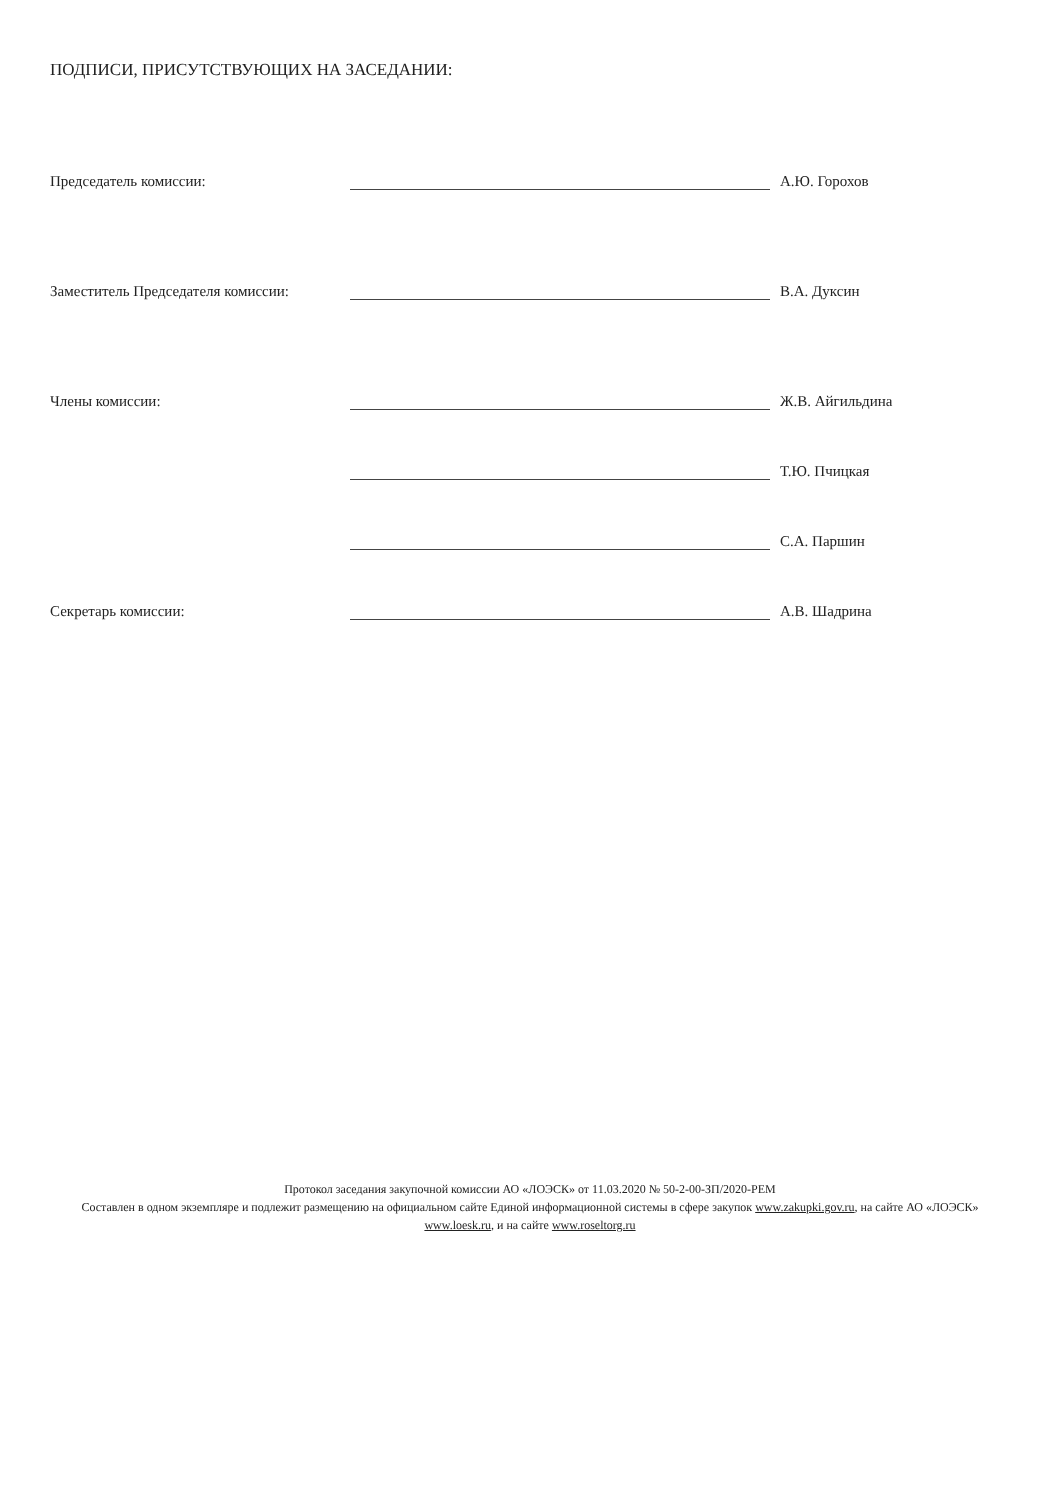ПОДПИСИ, ПРИСУТСТВУЮЩИХ НА ЗАСЕДАНИИ:
Председатель комиссии:
А.Ю. Горохов
Заместитель Председателя комиссии:
В.А. Дуксин
Члены комиссии:
Ж.В. Айгильдина
Т.Ю. Пчицкая
С.А. Паршин
Секретарь комиссии:
А.В. Шадрина
Протокол заседания закупочной комиссии АО «ЛОЭСК» от 11.03.2020 № 50-2-00-ЗП/2020-РЕМ
Составлен в одном экземпляре и подлежит размещению на официальном сайте Единой информационной системы в сфере закупок www.zakupki.gov.ru, на сайте АО «ЛОЭСК» www.loesk.ru, и на сайте www.roseltorg.ru